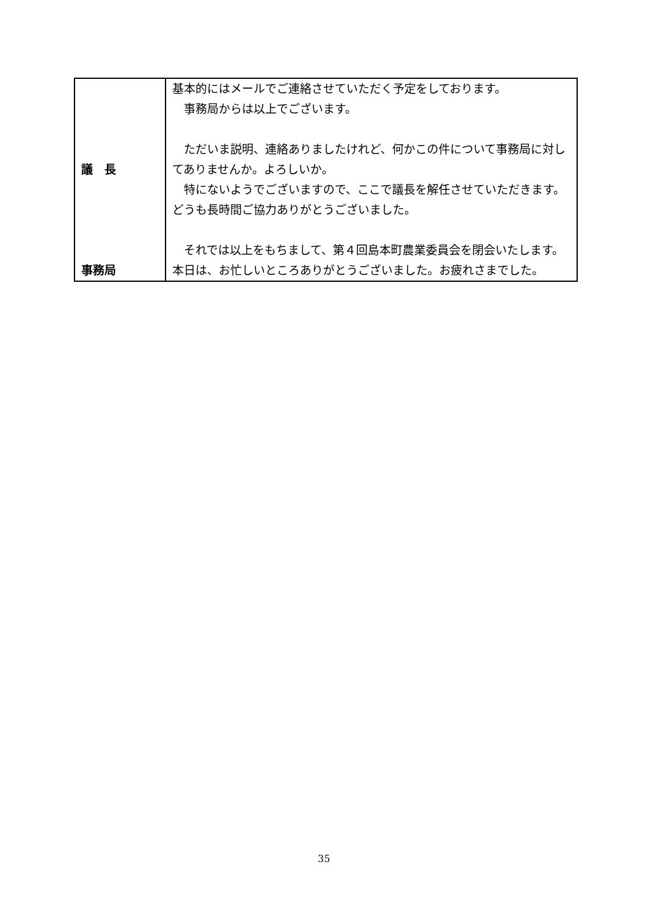| 議 長 事務局 | 基本的にはメールでご連絡させていただく予定をしております。 事務局からは以上でございます。 ただいま説明、連絡ありましたけれど、何かこの件について事務局に対してありませんか。よろしいか。 特にないようでございますので、ここで議長を解任させていただきます。どうも長時間ご協力ありがとうございました。 それでは以上をもちまして、第４回島本町農業委員会を閉会いたします。本日は、お忙しいところありがとうございました。お疲れさまでした。 |
35